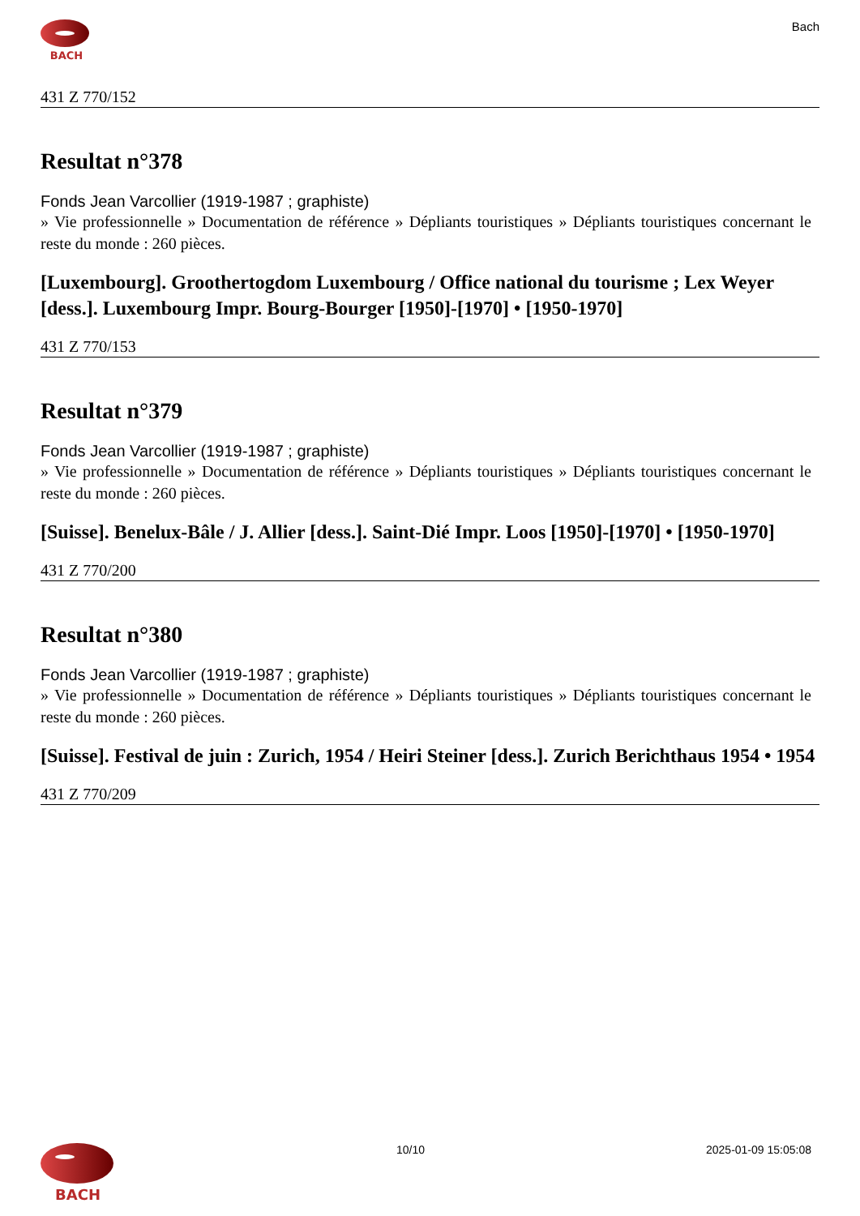BACH
Bach
431 Z 770/152
Resultat n°378
Fonds Jean Varcollier (1919-1987 ; graphiste)
» Vie professionnelle » Documentation de référence » Dépliants touristiques » Dépliants touristiques concernant le reste du monde : 260 pièces.
[Luxembourg]. Groothertogdom Luxembourg / Office national du tourisme ; Lex Weyer [dess.]. Luxembourg Impr. Bourg-Bourger [1950]-[1970] • [1950-1970]
431 Z 770/153
Resultat n°379
Fonds Jean Varcollier (1919-1987 ; graphiste)
» Vie professionnelle » Documentation de référence » Dépliants touristiques » Dépliants touristiques concernant le reste du monde : 260 pièces.
[Suisse]. Benelux-Bâle / J. Allier [dess.]. Saint-Dié Impr. Loos [1950]-[1970] • [1950-1970]
431 Z 770/200
Resultat n°380
Fonds Jean Varcollier (1919-1987 ; graphiste)
» Vie professionnelle » Documentation de référence » Dépliants touristiques » Dépliants touristiques concernant le reste du monde : 260 pièces.
[Suisse]. Festival de juin : Zurich, 1954 / Heiri Steiner [dess.]. Zurich Berichthaus 1954 • 1954
431 Z 770/209
BACH
10/10 2025-01-09 15:05:08